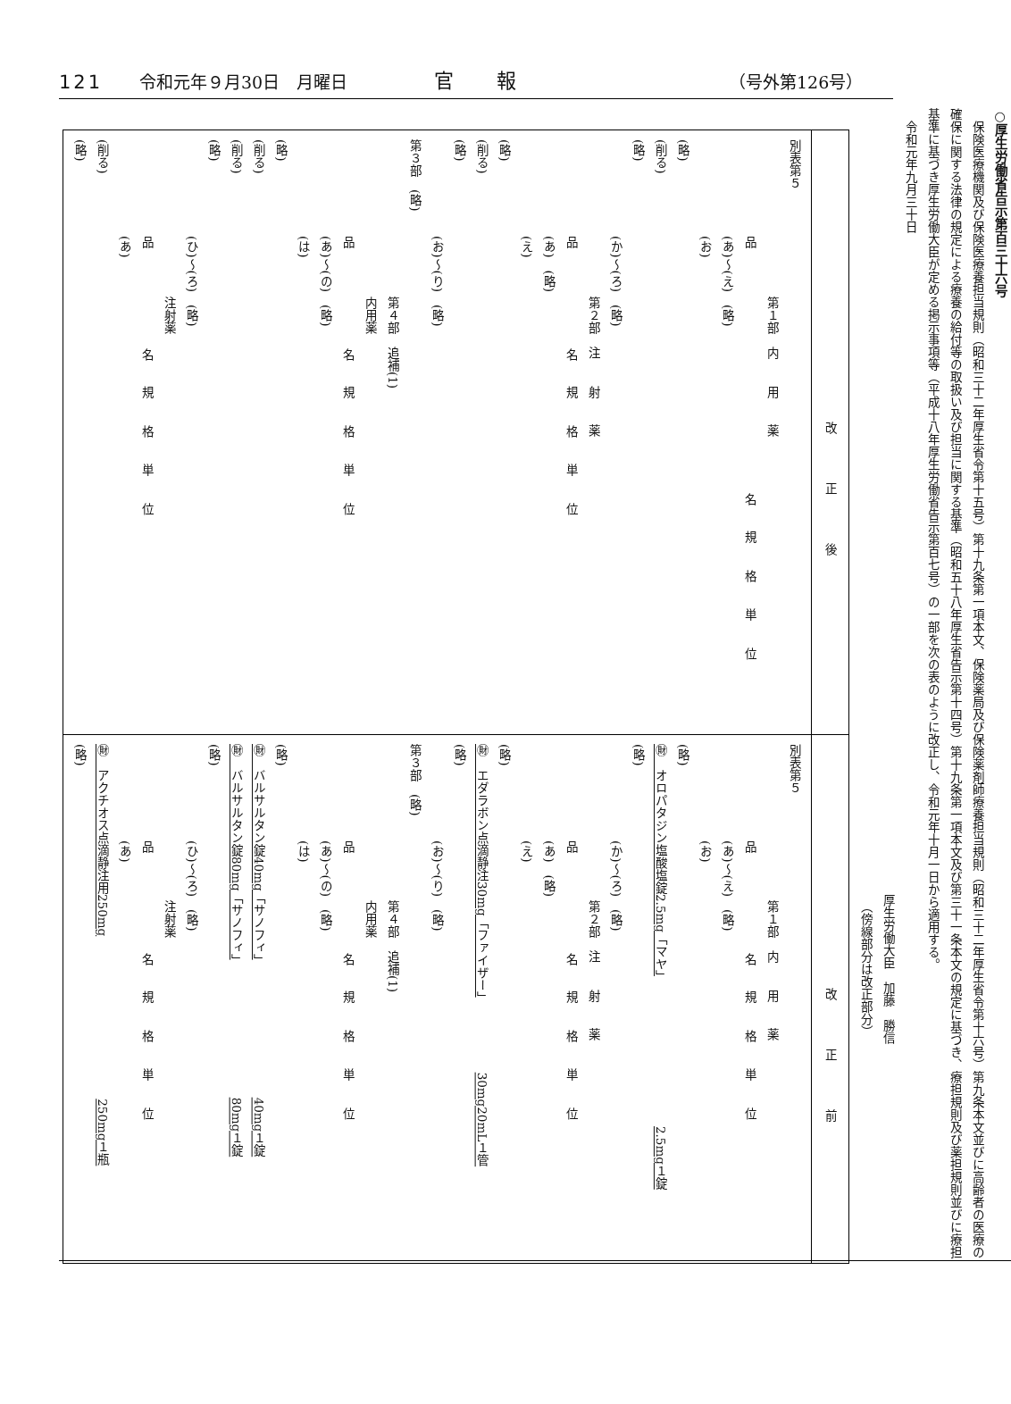121 令和元年９月30日　月曜日 官報 （号外第126号）
○厚生労働省告示第百三十六号
保険医療機関及び保険医療養担当規則（昭和三十二年厚生省令第十五号）第十九条第一項本文、保険薬局及び保険薬剤師療養担当規則（昭和三十二年厚生省令第十六号）第九条本文並びに高齢者の医療の確保に関する法律の規定による療養の給付等の取扱い及び担当に関する基準（昭和五十八年厚生省告示第十四号）第十九条第一項本文及び第三十一条本文の規定に基づき、療担規則及び薬担規則並びに療担基準に基づき厚生労働大臣が定める掲示事項等（平成十八年厚生労働省告示第百七号）の一部を次の表のように改正し、令和元年十月一日から適用する。
令和元年九月三十日
厚生労働大臣　加藤　勝信
　（傍線部分は改正部分）
| 改正後 | 改正前 |
| --- | --- |
| 別表第５ 第１部 内用薬 品 名 規格単位 (あ)～(え) (略) (お) (略) (削る) (略) (か)～(ろ) (略) 第２部 注射薬 品 名 規格単位 (あ) (略) (え) (略) (削る) (略) (お)～(り) (略) 第３部 (略) 第４部 追補(1) 内用薬 品 名 規格単位 (あ)～(の) (略) (は) (略) (削る) (削る) (略) (ひ)～(ろ) (略) 注射薬 品 名 規格単位 (あ) (削る) (略) | 別表第５ 第１部 内用薬 品 名 規格単位 (あ)～(え) (略) (お) (略) ㊖ オロパタジン塩酸塩錠2.5mg「マヤ」 2.5mg１錠 (略) (か)～(ろ) (略) 第２部 注射薬 品 名 規格単位 (あ) (略) (え) (略) ㊖ エダラボン点滴静注30mg「ファイザー」 30mg20mL１管 (略) (お)～(り) (略) 第３部 (略) 第４部 追補(1) 内用薬 品 名 規格単位 (あ)～(の) (略) (は) (略) ㊖ バルサルタン錠40mg「サノフィ」 40mg１錠 ㊖ バルサルタン錠80mg「サノフィ」 80mg１錠 (略) (ひ)～(ろ) (略) 注射薬 品 名 規格単位 (あ) ㊖ アクチオス点滴静注用250mg 250mg１瓶 (略) |